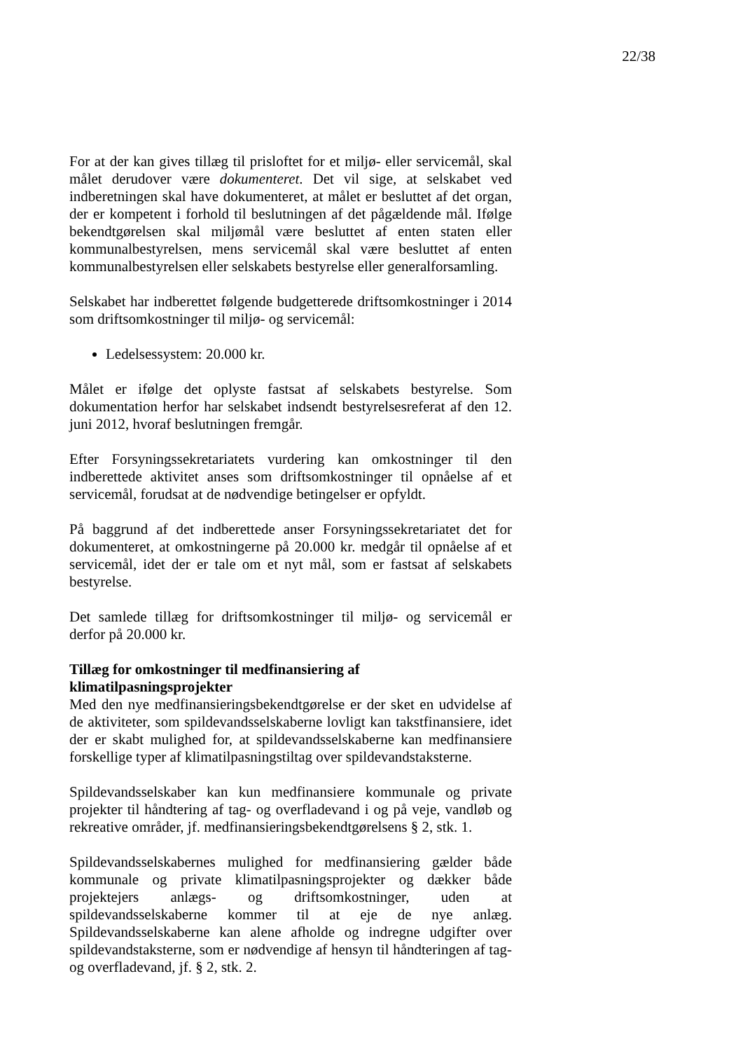22/38
For at der kan gives tillæg til prisloftet for et miljø- eller servicemål, skal målet derudover være dokumenteret. Det vil sige, at selskabet ved indberetningen skal have dokumenteret, at målet er besluttet af det organ, der er kompetent i forhold til beslutningen af det pågældende mål. Ifølge bekendtgørelsen skal miljømål være besluttet af enten staten eller kommunalbestyrelsen, mens servicemål skal være besluttet af enten kommunalbestyrelsen eller selskabets bestyrelse eller generalforsamling.
Selskabet har indberettet følgende budgetterede driftsomkostninger i 2014 som driftsomkostninger til miljø- og servicemål:
Ledelsessystem: 20.000 kr.
Målet er ifølge det oplyste fastsat af selskabets bestyrelse. Som dokumentation herfor har selskabet indsendt bestyrelsesreferat af den 12. juni 2012, hvoraf beslutningen fremgår.
Efter Forsyningssekretariatets vurdering kan omkostninger til den indberettede aktivitet anses som driftsomkostninger til opnåelse af et servicemål, forudsat at de nødvendige betingelser er opfyldt.
På baggrund af det indberettede anser Forsyningssekretariatet det for dokumenteret, at omkostningerne på 20.000 kr. medgår til opnåelse af et servicemål, idet der er tale om et nyt mål, som er fastsat af selskabets bestyrelse.
Det samlede tillæg for driftsomkostninger til miljø- og servicemål er derfor på 20.000 kr.
Tillæg for omkostninger til medfinansiering af klimatilpasningsprojekter
Med den nye medfinansieringsbekendtgørelse er der sket en udvidelse af de aktiviteter, som spildevandsselskaberne lovligt kan takstfinansiere, idet der er skabt mulighed for, at spildevandsselskaberne kan medfinansiere forskellige typer af klimatilpasningstiltag over spildevandstaksterne.
Spildevandsselskaber kan kun medfinansiere kommunale og private projekter til håndtering af tag- og overfladevand i og på veje, vandløb og rekreative områder, jf. medfinansieringsbekendtgørelsens § 2, stk. 1.
Spildevandsselskabernes mulighed for medfinansiering gælder både kommunale og private klimatilpasningsprojekter og dækker både projektejers anlægs- og driftsomkostninger, uden at spildevandsselskaberne kommer til at eje de nye anlæg. Spildevandsselskaberne kan alene afholde og indregne udgifter over spildevandstaksterne, som er nødvendige af hensyn til håndteringen af tag- og overfladevand, jf. § 2, stk. 2.